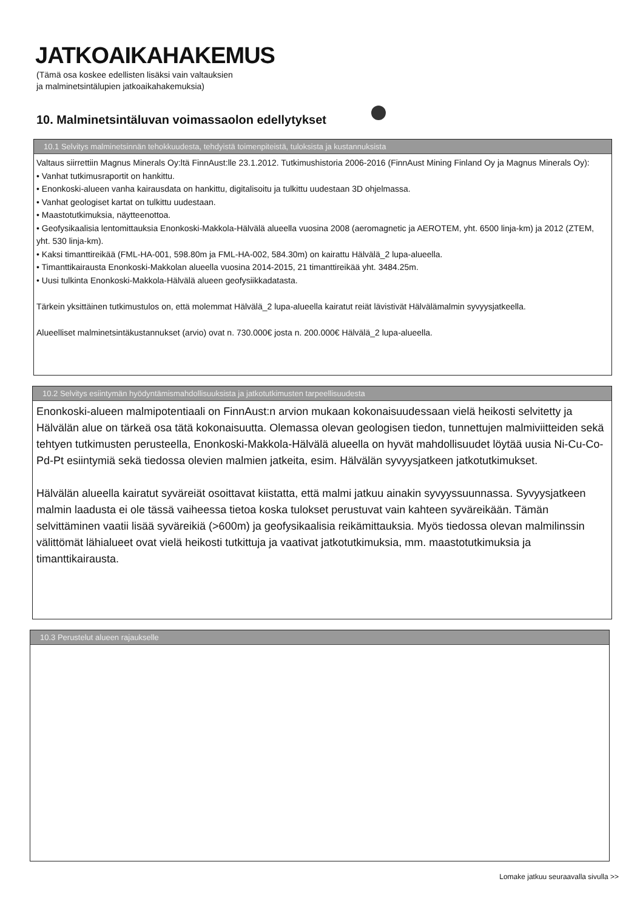JATKOAIKAHAKEMUS
(Tämä osa koskee edellisten lisäksi vain valtauksien
ja malminetsintälupien jatkoaikahakemuksia)
10. Malminetsintäluvan voimassaolon edellytykset
10.1 Selvitys malminetsinnän tehokkuudesta, tehdyistä toimenpiteistä, tuloksista ja kustannuksista
Valtaus siirrettiin Magnus Minerals Oy:ltä FinnAust:lle 23.1.2012. Tutkimushistoria 2006-2016 (FinnAust Mining Finland Oy ja Magnus Minerals Oy):
• Vanhat tutkimusraportit on hankittu.
• Enonkoski-alueen vanha kairausdata on hankittu, digitalisoitu ja tulkittu uudestaan 3D ohjelmassa.
• Vanhat geologiset kartat on tulkittu uudestaan.
• Maastotutkimuksia, näytteenottoa.
• Geofysikaalisia lentomittauksia Enonkoski-Makkola-Hälvälä alueella vuosina 2008 (aeromagnetic ja AEROTEM, yht. 6500 linja-km) ja 2012 (ZTEM, yht. 530 linja-km).
• Kaksi timanttireikää (FML-HA-001, 598.80m ja FML-HA-002, 584.30m) on kairattu Hälvälä_2 lupa-alueella.
• Timanttikairausta Enonkoski-Makkolan alueella vuosina 2014-2015, 21 timanttireikää yht. 3484.25m.
• Uusi tulkinta Enonkoski-Makkola-Hälvälä alueen geofysiikkadatasta.
Tärkein yksittäinen tutkimustulos on, että molemmat Hälvälä_2 lupa-alueella kairatut reiät lävistivät Hälvälämalmin syvyysjatkeella.
Alueelliset malminetsintäkustannukset (arvio) ovat n. 730.000€ josta n. 200.000€ Hälvälä_2 lupa-alueella.
10.2 Selvitys esiintymän hyödyntämismahdollisuuksista ja jatkotutkimusten tarpeellisuudesta
Enonkoski-alueen malmipotentiaali on FinnAust:n arvion mukaan kokonaisuudessaan vielä heikosti selvitetty ja Hälvälän alue on tärkeä osa tätä kokonaisuutta. Olemassa olevan geologisen tiedon, tunnettujen malmiviitteiden sekä tehtyen tutkimusten perusteella, Enonkoski-Makkola-Hälvälä alueella on hyvät mahdollisuudet löytää uusia Ni-Cu-Co-Pd-Pt esiintymiä sekä tiedossa olevien malmien jatkeita, esim. Hälvälän syvyysjatkeen jatkotutkimukset.
Hälvälän alueella kairatut syväreiät osoittavat kiistatta, että malmi jatkuu ainakin syvyyssuunnassa. Syvyysjatkeen malmin laadusta ei ole tässä vaiheessa tietoa koska tulokset perustuvat vain kahteen syväreikään. Tämän selvittäminen vaatii lisää syväreikiä (>600m) ja geofysikaalisia reikämittauksia. Myös tiedossa olevan malmilinssin välittömät lähialueet ovat vielä heikosti tutkittuja ja vaativat jatkotutkimuksia, mm. maastotutkimuksia ja timanttikairausta.
10.3 Perustelut alueen rajaukselle
Lomake jatkuu seuraavalla sivulla >>